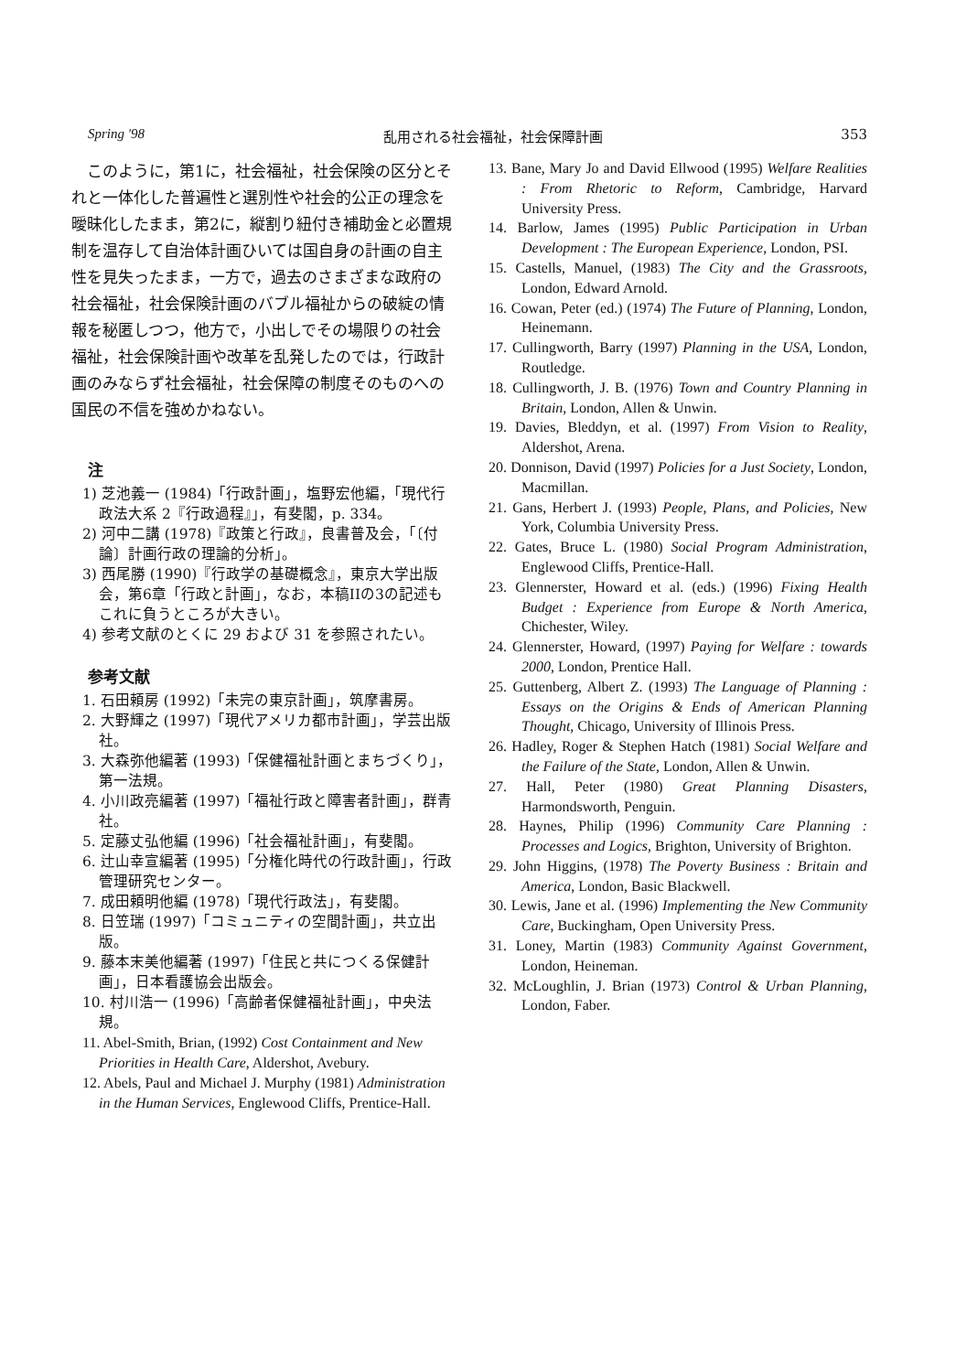Spring '98 乱用される社会福祉，社会保障計画 353
このように，第1に，社会福祉，社会保険の区分とそれと一体化した普遍性と選別性や社会的公正の理念を曖昧化したまま，第2に，縦割り紐付き補助金と必置規制を温存して自治体計画ひいては国自身の計画の自主性を見失ったまま，一方で，過去のさまざまな政府の社会福祉，社会保険計画のバブル福祉からの破綻の情報を秘匿しつつ，他方で，小出しでその場限りの社会福祉，社会保険計画や改革を乱発したのでは，行政計画のみならず社会福祉，社会保障の制度そのものへの国民の不信を強めかねない。
注
1) 芝池義一 (1984)「行政計画」，塩野宏他編，「現代行政法大系 2『行政過程』」，有斐閣，p. 334。
2) 河中二講 (1978)『政策と行政』，良書普及会，「〔付論〕計画行政の理論的分析」。
3) 西尾勝 (1990)『行政学の基礎概念』，東京大学出版会，第6章「行政と計画」，なお，本稿IIの3の記述もこれに負うところが大きい。
4) 参考文献のとくに 29 および 31 を参照されたい。
参考文献
1. 石田頼房 (1992)「未完の東京計画」，筑摩書房。
2. 大野輝之 (1997)「現代アメリカ都市計画」，学芸出版社。
3. 大森弥他編著 (1993)「保健福祉計画とまちづくり」，第一法規。
4. 小川政亮編著 (1997)「福祉行政と障害者計画」，群青社。
5. 定藤丈弘他編 (1996)「社会福祉計画」，有斐閣。
6. 辻山幸宣編著 (1995)「分権化時代の行政計画」，行政管理研究センター。
7. 成田頼明他編 (1978)「現代行政法」，有斐閣。
8. 日笠瑞 (1997)「コミュニティの空間計画」，共立出版。
9. 藤本末美他編著 (1997)「住民と共につくる保健計画」，日本看護協会出版会。
10. 村川浩一 (1996)「高齢者保健福祉計画」，中央法規。
11. Abel-Smith, Brian, (1992) Cost Containment and New Priorities in Health Care, Aldershot, Avebury.
12. Abels, Paul and Michael J. Murphy (1981) Administration in the Human Services, Englewood Cliffs, Prentice-Hall.
13. Bane, Mary Jo and David Ellwood (1995) Welfare Realities : From Rhetoric to Reform, Cambridge, Harvard University Press.
14. Barlow, James (1995) Public Participation in Urban Development : The European Experience, London, PSI.
15. Castells, Manuel, (1983) The City and the Grassroots, London, Edward Arnold.
16. Cowan, Peter (ed.) (1974) The Future of Planning, London, Heinemann.
17. Cullingworth, Barry (1997) Planning in the USA, London, Routledge.
18. Cullingworth, J. B. (1976) Town and Country Planning in Britain, London, Allen & Unwin.
19. Davies, Bleddyn, et al. (1997) From Vision to Reality, Aldershot, Arena.
20. Donnison, David (1997) Policies for a Just Society, London, Macmillan.
21. Gans, Herbert J. (1993) People, Plans, and Policies, New York, Columbia University Press.
22. Gates, Bruce L. (1980) Social Program Administration, Englewood Cliffs, Prentice-Hall.
23. Glennerster, Howard et al. (eds.) (1996) Fixing Health Budget : Experience from Europe & North America, Chichester, Wiley.
24. Glennerster, Howard, (1997) Paying for Welfare : towards 2000, London, Prentice Hall.
25. Guttenberg, Albert Z. (1993) The Language of Planning : Essays on the Origins & Ends of American Planning Thought, Chicago, University of Illinois Press.
26. Hadley, Roger & Stephen Hatch (1981) Social Welfare and the Failure of the State, London, Allen & Unwin.
27. Hall, Peter (1980) Great Planning Disasters, Harmondsworth, Penguin.
28. Haynes, Philip (1996) Community Care Planning : Processes and Logics, Brighton, University of Brighton.
29. John Higgins, (1978) The Poverty Business : Britain and America, London, Basic Blackwell.
30. Lewis, Jane et al. (1996) Implementing the New Community Care, Buckingham, Open University Press.
31. Loney, Martin (1983) Community Against Government, London, Heineman.
32. McLoughlin, J. Brian (1973) Control & Urban Planning, London, Faber.